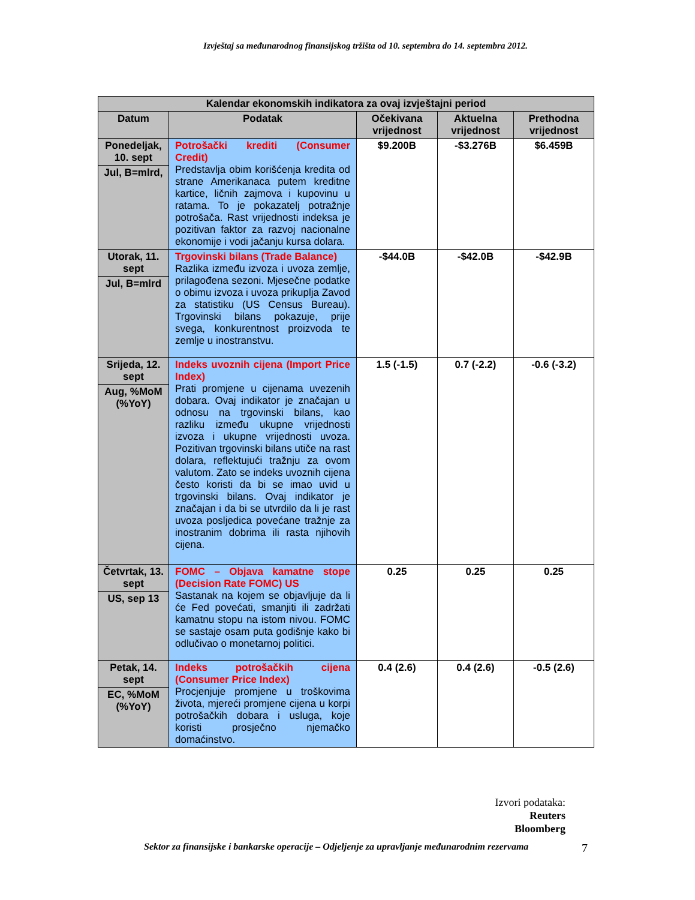Izvještaj sa međunarodnog finansijskog tržišta od 10. septembra do 14. septembra 2012.
| Kalendar ekonomskih indikatora za ovaj izvještajni period | | | | |
| --- | --- | --- | --- | --- |
| Datum | Podatak | Očekivana vrijednost | Aktuelna vrijednost | Prethodna vrijednost |
| Ponedeljak, 10. sept Jul, B=mlrd, | Potrošački krediti (Consumer Credit) Predstavlja obim korišćenja kredita od strane Amerikanaca putem kreditne kartice, ličnih zajmova i kupovinu u ratama. To je pokazatelj potražnje potrošača. Rast vrijednosti indeksa je pozitivan faktor za razvoj nacionalne ekonomije i vodi jačanju kursa dolara. | $9.200B | -$3.276B | $6.459B |
| Utorak, 11. sept Jul, B=mlrd | Trgovinski bilans (Trade Balance) Razlika između izvoza i uvoza zemlje, prilagođena sezoni. Mjesečne podatke o obimu izvoza i uvoza prikuplja Zavod za statistiku (US Census Bureau). Trgovinski bilans pokazuje, prije svega, konkurentnost proizvoda te zemlje u inostranstvu. | -$44.0B | -$42.0B | -$42.9B |
| Srijeda, 12. sept Aug, %MoM (%YoY) | Indeks uvoznih cijena (Import Price Index) Prati promjene u cijenama uvezenih dobara. Ovaj indikator je značajan u odnosu na trgovinski bilans, kao razliku između ukupne vrijednosti izvoza i ukupne vrijednosti uvoza. Pozitivan trgovinski bilans utiče na rast dolara, reflektujući tražnju za ovom valutom. Zato se indeks uvoznih cijena često koristi da bi se imao uvid u trgovinski bilans. Ovaj indikator je značajan i da bi se utvrdilo da li je rast uvoza posljedica povećane tražnje za inostranim dobrima ili rasta njihovih cijena. | 1.5 (-1.5) | 0.7 (-2.2) | -0.6 (-3.2) |
| Četvrtak, 13. sept US, sep 13 | FOMC – Objava kamatne stope (Decision Rate FOMC) US Sastanak na kojem se objavljuje da li će Fed povećati, smanjiti ili zadržati kamatnu stopu na istom nivou. FOMC se sastaje osam puta godišnje kako bi odlučivao o monetarnoj politici. | 0.25 | 0.25 | 0.25 |
| Petak, 14. sept EC, %MoM (%YoY) | Indeks potrošačkih cijena (Consumer Price Index) Procjenjuje promjene u troškovima života, mjereći promjene cijena u korpi potrošačkih dobara i usluga, koje koristi prosječno njemačko domaćinstvo. | 0.4 (2.6) | 0.4 (2.6) | -0.5 (2.6) |
Izvori podataka:
Reuters
Bloomberg
Sektor za finansijske i bankarske operacije – Odjeljenje za upravljanje međunarodnim rezervama 7